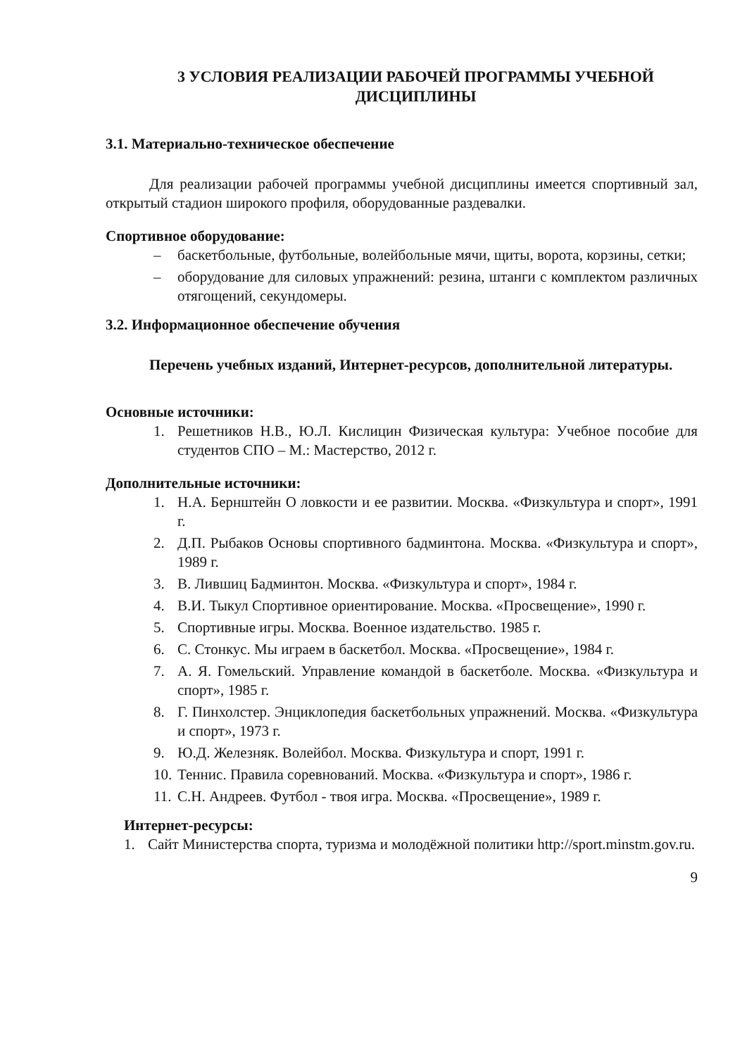3 УСЛОВИЯ РЕАЛИЗАЦИИ РАБОЧЕЙ ПРОГРАММЫ УЧЕБНОЙ ДИСЦИПЛИНЫ
3.1. Материально-техническое обеспечение
Для реализации рабочей программы учебной дисциплины имеется спортивный зал, открытый стадион широкого профиля, оборудованные раздевалки.
Спортивное оборудование:
– баскетбольные, футбольные, волейбольные мячи, щиты, ворота, корзины, сетки;
– оборудование для силовых упражнений: резина, штанги с комплектом различных отягощений, секундомеры.
3.2. Информационное обеспечение обучения
Перечень учебных изданий, Интернет-ресурсов, дополнительной литературы.
Основные источники:
1. Решетников Н.В., Ю.Л. Кислицин Физическая культура: Учебное пособие для студентов СПО – М.: Мастерство, 2012 г.
Дополнительные источники:
1. Н.А. Бернштейн О ловкости и ее развитии. Москва. «Физкультура и спорт», 1991 г.
2. Д.П. Рыбаков Основы спортивного бадминтона. Москва. «Физкультура и спорт», 1989 г.
3. В. Лившиц Бадминтон. Москва. «Физкультура и спорт», 1984 г.
4. В.И. Тыкул Спортивное ориентирование. Москва. «Просвещение», 1990 г.
5. Спортивные игры. Москва. Военное издательство. 1985 г.
6. С. Стонкус. Мы играем в баскетбол. Москва. «Просвещение», 1984 г.
7. А. Я. Гомельский. Управление командой в баскетболе. Москва. «Физкультура и спорт», 1985 г.
8. Г. Пинхолстер. Энциклопедия баскетбольных упражнений. Москва. «Физкультура и спорт», 1973 г.
9. Ю.Д. Железняк. Волейбол. Москва. Физкультура и спорт, 1991 г.
10. Теннис. Правила соревнований. Москва. «Физкультура и спорт», 1986 г.
11. С.Н. Андреев. Футбол - твоя игра. Москва. «Просвещение», 1989 г.
Интернет-ресурсы:
1. Сайт Министерства спорта, туризма и молодёжной политики http://sport.minstm.gov.ru.
9